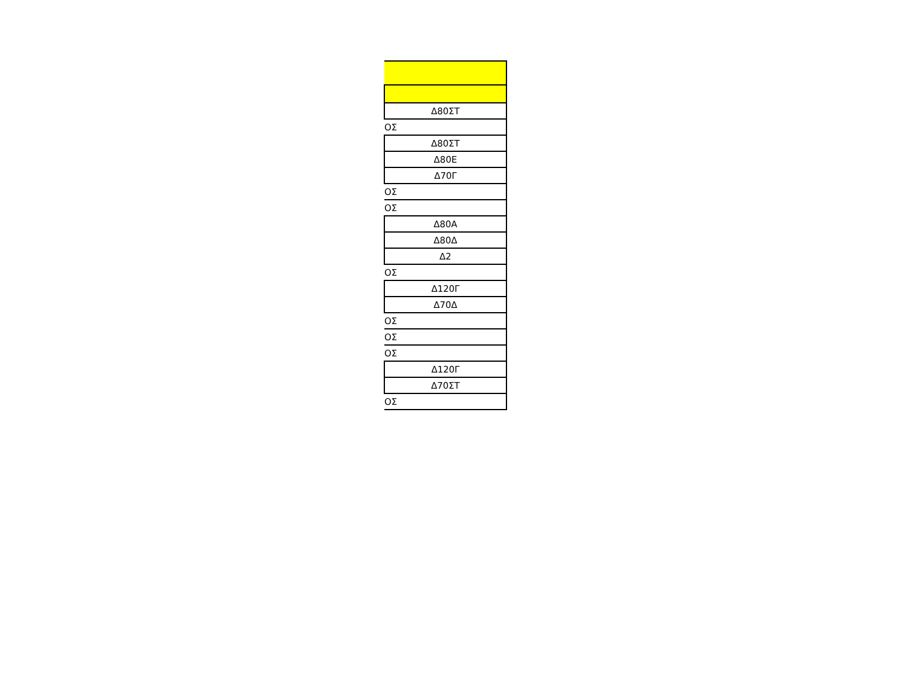| Δ80ΣΤ |
| ΟΣ |
| Δ80ΣΤ |
| Δ80Ε |
| Δ70Γ |
| ΟΣ |
| ΟΣ |
| Δ80Α |
| Δ80Δ |
| Δ2 |
| ΟΣ |
| Δ120Γ |
| Δ70Δ |
| ΟΣ |
| ΟΣ |
| ΟΣ |
| Δ120Γ |
| Δ70ΣΤ |
| ΟΣ |